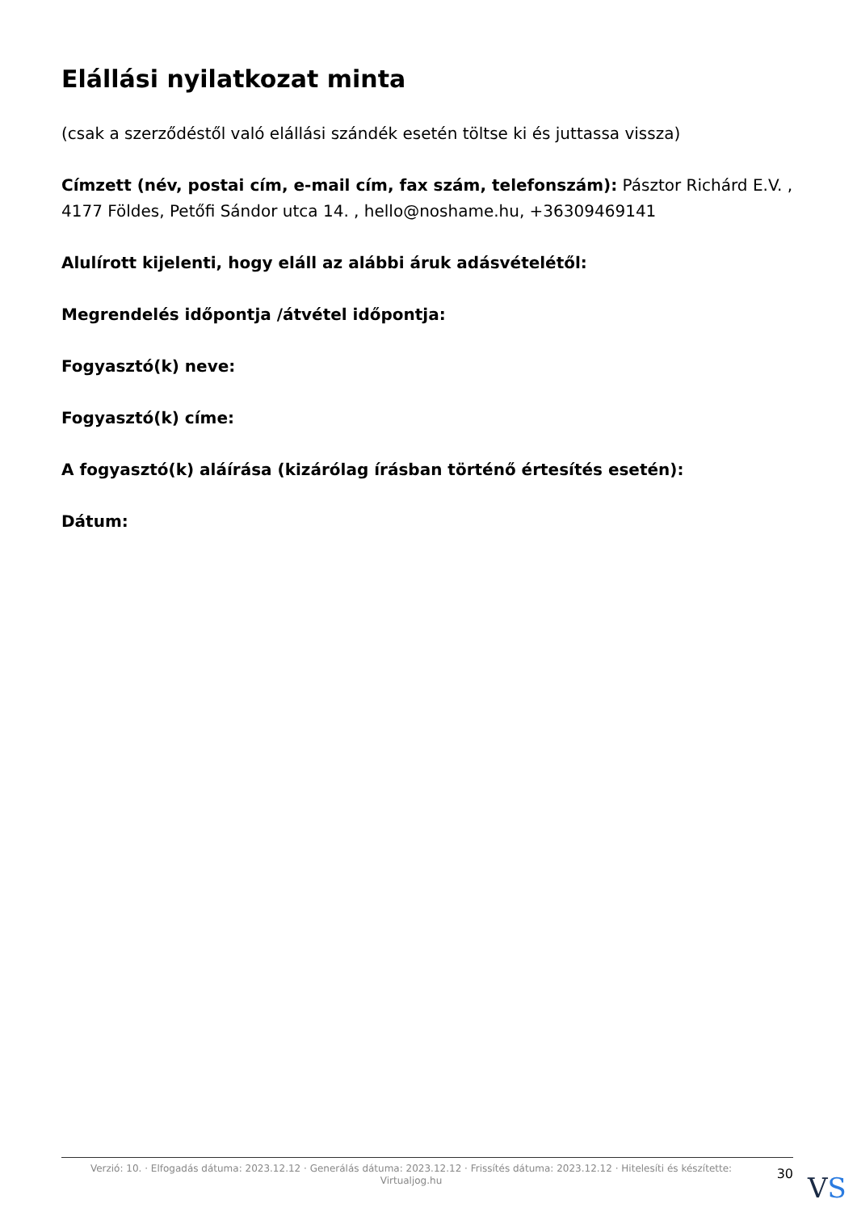Elállási nyilatkozat minta
(csak a szerződéstől való elállási szándék esetén töltse ki és juttassa vissza)
Címzett (név, postai cím, e-mail cím, fax szám, telefonszám): Pásztor Richárd E.V. , 4177 Földes, Petőfi Sándor utca 14. , hello@noshame.hu, +36309469141
Alulírott kijelenti, hogy eláll az alábbi áruk adásvételétől:
Megrendelés időpontja /átvétel időpontja:
Fogyasztó(k) neve:
Fogyasztó(k) címe:
A fogyasztó(k) aláírása (kizárólag írásban történő értesítés esetén):
Dátum:
Verzió: 10. · Elfogadás dátuma: 2023.12.12 · Generálás dátuma: 2023.12.12 · Frissítés dátuma: 2023.12.12 · Hitelesíti és készítette:
Virtualjog.hu
30
VS